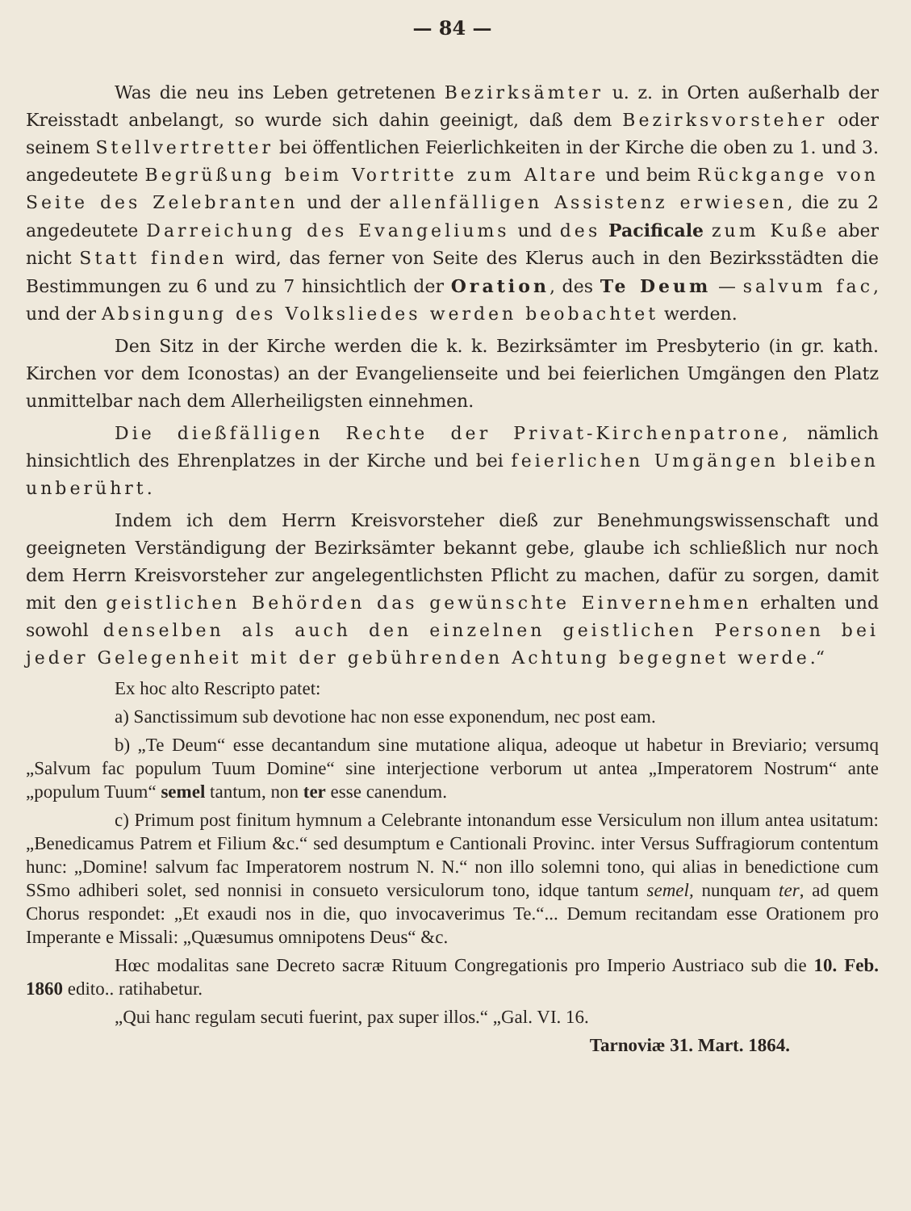— 84 —
Was die neu ins Leben getretenen Bezirksämter u. z. in Orten außerhalb der Kreisstadt anbelangt, so wurde sich dahin geeinigt, daß dem Bezirksvorsteher oder seinem Stellvertretter bei öffentlichen Feierlichkeiten in der Kirche die oben zu 1. und 3. angedeutete Begrüßung beim Vortritte zum Altare und beim Rückgange von Seite des Zelebranten und der allenfälligen Assistenz erwiesen, die zu 2 angedeutete Darreichung des Evangeliums und des Pacificale zum Kuße aber nicht Statt finden wird, das ferner von Seite des Klerus auch in den Bezirksstädten die Bestimmungen zu 6 und zu 7 hinsichtlich der Oration, des Te Deum — salvum fac, und der Absingung des Volksliedes werden beobachtet werden.
Den Sitz in der Kirche werden die k. k. Bezirksämter im Presbyterio (in gr. kath. Kirchen vor dem Iconostas) an der Evangelienseite und bei feierlichen Umgängen den Platz unmittelbar nach dem Allerheiligsten einnehmen.
Die dießfälligen Rechte der Privat-Kirchenpatrone, nämlich hinsichtlich des Ehrenplatzes in der Kirche und bei feierlichen Umgängen bleiben unberührt.
Indem ich dem Herrn Kreisvorsteher dieß zur Benehmungswissenschaft und geeigneten Verständigung der Bezirksämter bekannt gebe, glaube ich schließlich nur noch dem Herrn Kreisvorsteher zur angelegentlichsten Pflicht zu machen, dafür zu sorgen, damit mit den geistlichen Behörden das gewünschte Einvernehmen erhalten und sowohl denselben als auch den einzelnen geistlichen Personen bei jeder Gelegenheit mit der gebührenden Achtung begegnet werde.“
Ex hoc alto Rescripto patet:
a) Sanctissimum sub devotione hac non esse exponendum, nec post eam.
b) „Te Deum“ esse decantandum sine mutatione aliqua, adeoque ut habetur in Breviario; versumq „Salvum fac populum Tuum Domine“ sine interjectione verborum ut antea „Imperatorem Nostrum“ ante „populum Tuum“ semel tantum, non ter esse canendum.
c) Primum post finitum hymnum a Celebrante intonandum esse Versiculum non illum antea usitatum: „Benedicamus Patrem et Filium &c.“ sed desumptum e Cantionali Provinc. inter Versus Suffragiorum contentum hunc: „Domine! salvum fac Imperatorem nostrum N. N.“ non illo solemni tono, qui alias in benedictione cum SSmo adhiberi solet, sed nonnisi in consueto versiculorum tono, idque tantum semel, nunquam ter, ad quem Chorus respondet: „Et exaudi nos in die, quo invocaverimus Te.“... Demum recitandam esse Orationem pro Imperante e Missali: „Quæsumus omnipotens Deus“ &c.
Hœc modalitas sane Decreto sacræ Rituum Congregationis pro Imperio Austriaco sub die 10. Feb. 1860 edito.. ratihabetur.
„Qui hanc regulam secuti fuerint, pax super illos.“ „Gal. VI. 16.
Tarnoviæ 31. Mart. 1864.